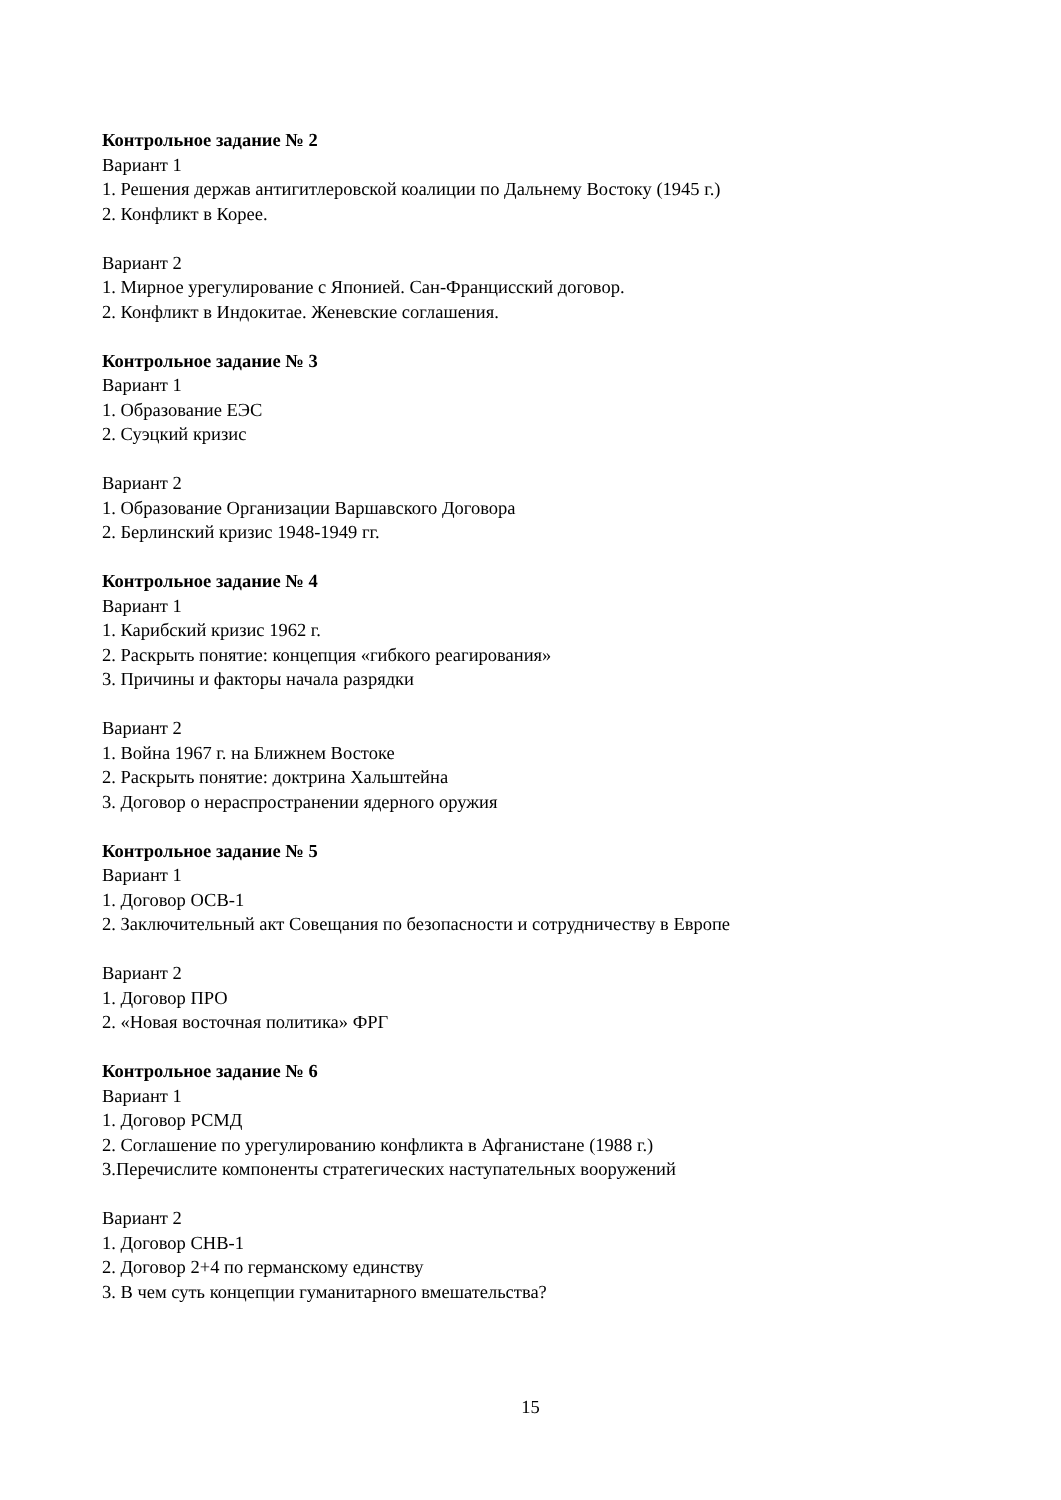Контрольное задание № 2
Вариант 1
1. Решения держав антигитлеровской коалиции по Дальнему Востоку (1945 г.)
2. Конфликт в Корее.
Вариант 2
1. Мирное урегулирование с Японией. Сан-Францисский договор.
2. Конфликт в Индокитае. Женевские соглашения.
Контрольное задание № 3
Вариант 1
1. Образование ЕЭС
2. Суэцкий кризис
Вариант 2
1. Образование Организации Варшавского Договора
2. Берлинский кризис 1948-1949 гг.
Контрольное задание № 4
Вариант 1
1. Карибский кризис 1962 г.
2. Раскрыть понятие: концепция «гибкого реагирования»
3. Причины и факторы начала разрядки
Вариант 2
1. Война 1967 г. на Ближнем Востоке
2. Раскрыть понятие: доктрина Хальштейна
3. Договор о нераспространении ядерного оружия
Контрольное задание № 5
Вариант 1
1. Договор ОСВ-1
2. Заключительный акт Совещания по безопасности и сотрудничеству в Европе
Вариант 2
1. Договор ПРО
2. «Новая восточная политика» ФРГ
Контрольное задание № 6
Вариант 1
1. Договор РСМД
2. Соглашение по урегулированию конфликта в Афганистане (1988 г.)
3.Перечислите компоненты стратегических наступательных вооружений
Вариант 2
1. Договор СНВ-1
2. Договор 2+4 по германскому единству
3. В чем суть концепции гуманитарного вмешательства?
15